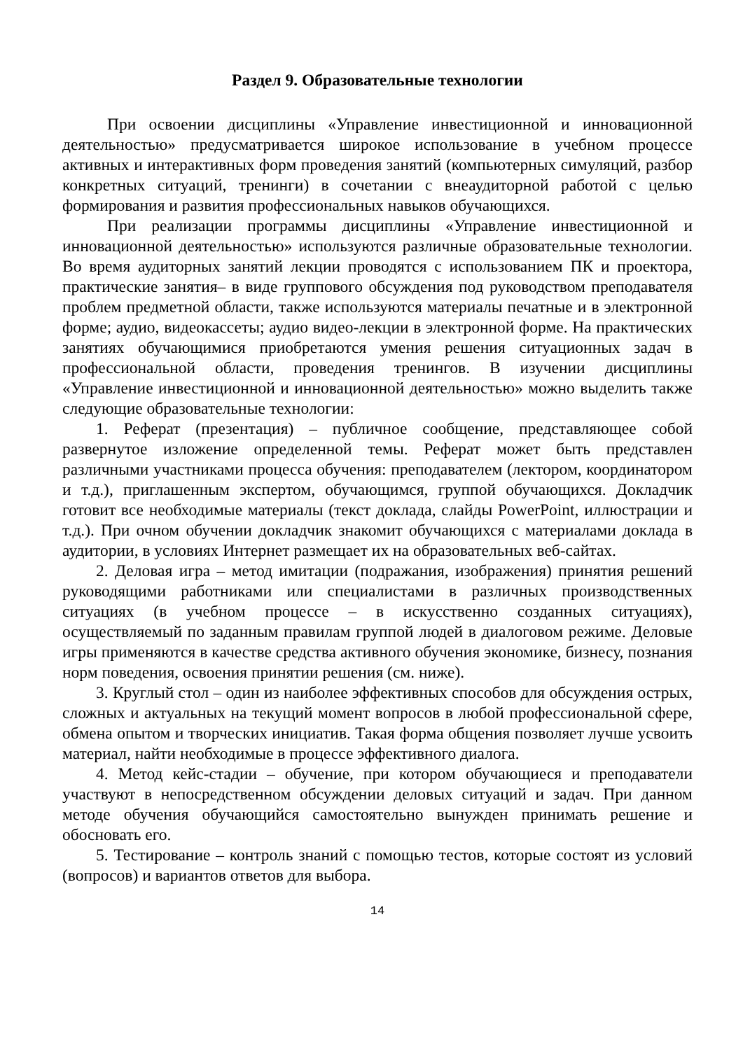Раздел 9. Образовательные технологии
При освоении дисциплины «Управление инвестиционной и инновационной деятельностью» предусматривается широкое использование в учебном процессе активных и интерактивных форм проведения занятий (компьютерных симуляций, разбор конкретных ситуаций, тренинги) в сочетании с внеаудиторной работой с целью формирования и развития профессиональных навыков обучающихся.
При реализации программы дисциплины «Управление инвестиционной и инновационной деятельностью» используются различные образовательные технологии. Во время аудиторных занятий лекции проводятся с использованием ПК и проектора, практические занятия– в виде группового обсуждения под руководством преподавателя проблем предметной области, также используются материалы печатные и в электронной форме; аудио, видеокассеты; аудио видео-лекции в электронной форме. На практических занятиях обучающимися приобретаются умения решения ситуационных задач в профессиональной области, проведения тренингов. В изучении дисциплины «Управление инвестиционной и инновационной деятельностью» можно выделить также следующие образовательные технологии:
1. Реферат (презентация) – публичное сообщение, представляющее собой развернутое изложение определенной темы. Реферат может быть представлен различными участниками процесса обучения: преподавателем (лектором, координатором и т.д.), приглашенным экспертом, обучающимся, группой обучающихся. Докладчик готовит все необходимые материалы (текст доклада, слайды PowerPoint, иллюстрации и т.д.). При очном обучении докладчик знакомит обучающихся с материалами доклада в аудитории, в условиях Интернет размещает их на образовательных веб-сайтах.
2. Деловая игра – метод имитации (подражания, изображения) принятия решений руководящими работниками или специалистами в различных производственных ситуациях (в учебном процессе – в искусственно созданных ситуациях), осуществляемый по заданным правилам группой людей в диалоговом режиме. Деловые игры применяются в качестве средства активного обучения экономике, бизнесу, познания норм поведения, освоения принятии решения (см. ниже).
3. Круглый стол – один из наиболее эффективных способов для обсуждения острых, сложных и актуальных на текущий момент вопросов в любой профессиональной сфере, обмена опытом и творческих инициатив. Такая форма общения позволяет лучше усвоить материал, найти необходимые в процессе эффективного диалога.
4. Метод кейс-стадии – обучение, при котором обучающиеся и преподаватели участвуют в непосредственном обсуждении деловых ситуаций и задач. При данном методе обучения обучающийся самостоятельно вынужден принимать решение и обосновать его.
5. Тестирование – контроль знаний с помощью тестов, которые состоят из условий (вопросов) и вариантов ответов для выбора.
14